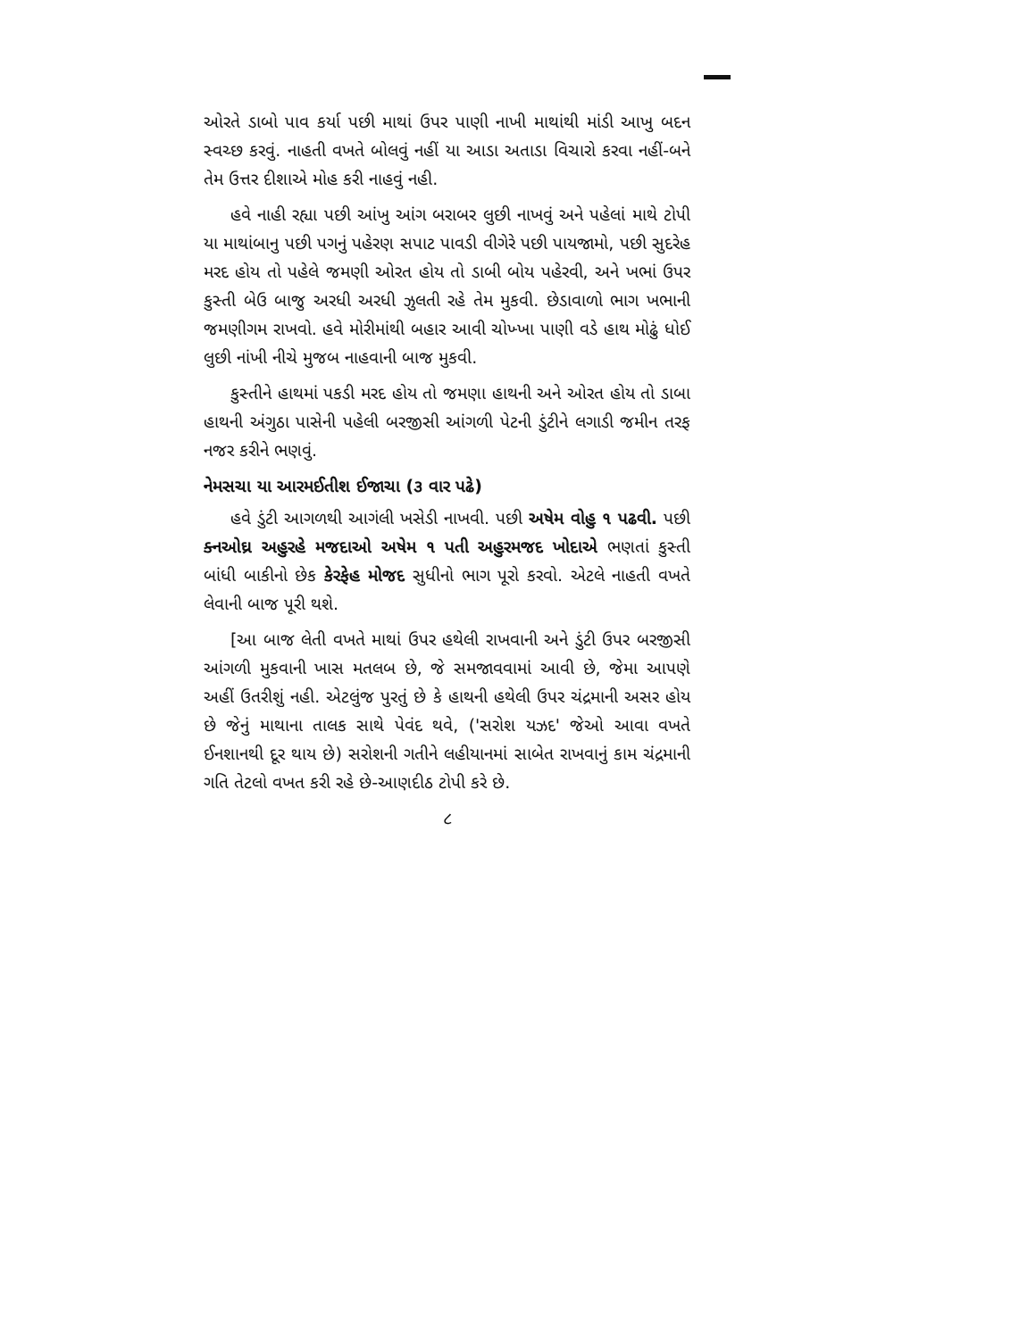ઓરતે ડાબો પાવ કર્યા પછી માથાં ઉપર પાણી નાખી માથાંથી માંડી આખુ બદન સ્વચ્છ કરવું. નાહતી વખતે બોલવું નહીં યા આડા અતાડા વિચારો કરવા નહીં-બને તેમ ઉત્તર દીશાએ મોહ કરી નાહવું નહી.
હવે નાહી રહ્યા પછી આંખુ આંગ બરાબર લુછી નાખવું અને પહેલાં માથે ટોપી યા માથાંબાનુ પછી પગનું પહેરણ સપાટ પાવડી વીગેરે પછી પાયજામો, પછી સુદરેહ મરદ હોય તો પહેલે જમણી ઓરત હોય તો ડાબી બોય પહેરવી, અને ખભાં ઉપર કુસ્તી બેઉ બાજુ અરધી અરધી ઝુલતી રહે તેમ મુકવી. છેડાવાળો ભાગ ખભાની જમણીગમ રાખવો. હવે મોરીમાંથી બહાર આવી ચોખ્ખા પાણી વડે હાથ મોઢું ધોઈ લુછી નાંખી નીચે મુજબ નાહવાની બાજ મુકવી.
કુસ્તીને હાથમાં પકડી મરદ હોય તો જમણા હાથની અને ઓરત હોય તો ડાબા હાથની અંગુઠા પાસેની પહેલી બરજીસી આંગળી પેટની ડુંટીને લગાડી જમીન તરફ નજર કરીને ભણવું.
નેમસચા યા આરમઈતીશ ઈજાચા (૩ વાર પઢે)
હવે ડુંટી આગળથી આગંલી ખસેડી નાખવી. પછી અષેમ વોહુ ૧ પઢવી. પછી ક્નઓઘ્ર અહુરહે મજદાઓ અષેમ ૧ પતી અહુરમજદ ખોદાએ ભણતાં કુસ્તી બાંધી બાકીનો છેક કેરફેહ મોજદ સુધીનો ભાગ પૂરો કરવો. એટલે નાહતી વખતે લેવાની બાજ પૂરી થશે.
[આ બાજ લેતી વખતે માથાં ઉપર હથેલી રાખવાની અને ડુંટી ઉપર બરજીસી આંગળી મુકવાની ખાસ મતલબ છે, જે સમજાવવામાં આવી છે, જેમા આપણે અહીં ઉતરીશું નહી. એટલુંજ પુરતું છે કે હાથની હથેલી ઉપર ચંદ્રમાની અસર હોય છે જેનું માથાના તાલક સાથે પેવંદ થવે, ('સરોશ યઝદ' જેઓ આવા વખતે ઈનશાનથી દૂર થાય છે) સરોશની ગતીને લહીયાનમાં સાબેત રાખવાનું કામ ચંદ્રમાની ગતિ તેટલો વખત કરી રહે છે-આણદીઠ ટોપી કરે છે.
૮